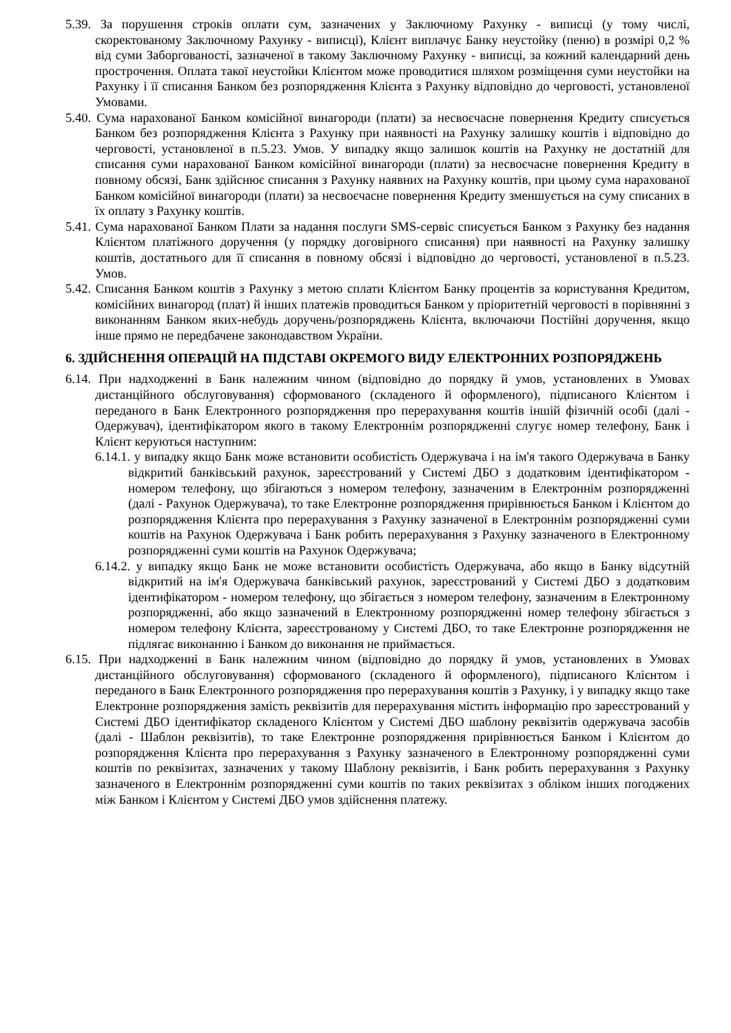5.39. За порушення строків оплати сум, зазначених у Заключному Рахунку - виписці (у тому числі, скоректованому Заключному Рахунку - виписці), Клієнт виплачує Банку неустойку (пеню) в розмірі 0,2 % від суми Заборгованості, зазначеної в такому Заключному Рахунку - виписці, за кожний календарний день прострочення. Оплата такої неустойки Клієнтом може проводитися шляхом розміщення суми неустойки на Рахунку і її списання Банком без розпорядження Клієнта з Рахунку відповідно до черговості, установленої Умовами.
5.40. Сума нарахованої Банком комісійної винагороди (плати) за несвоєчасне повернення Кредиту списується Банком без розпорядження Клієнта з Рахунку при наявності на Рахунку залишку коштів і відповідно до черговості, установленої в п.5.23. Умов. У випадку якщо залишок коштів на Рахунку не достатній для списання суми нарахованої Банком комісійної винагороди (плати) за несвоєчасне повернення Кредиту в повному обсязі, Банк здійснює списання з Рахунку наявних на Рахунку коштів, при цьому сума нарахованої Банком комісійної винагороди (плати) за несвоєчасне повернення Кредиту зменшується на суму списаних в їх оплату з Рахунку коштів.
5.41. Сума нарахованої Банком Плати за надання послуги SMS-сервіс списується Банком з Рахунку без надання Клієнтом платіжного доручення (у порядку договірного списання) при наявності на Рахунку залишку коштів, достатнього для її списання в повному обсязі і відповідно до черговості, установленої в п.5.23. Умов.
5.42. Списання Банком коштів з Рахунку з метою сплати Клієнтом Банку процентів за користування Кредитом, комісійних винагород (плат) й інших платежів проводиться Банком у пріоритетній черговості в порівнянні з виконанням Банком яких-небудь доручень/розпоряджень Клієнта, включаючи Постійні доручення, якщо інше прямо не передбачене законодавством України.
6. ЗДІЙСНЕННЯ ОПЕРАЦІЙ НА ПІДСТАВІ ОКРЕМОГО ВИДУ ЕЛЕКТРОННИХ РОЗПОРЯДЖЕНЬ
6.14. При надходженні в Банк належним чином (відповідно до порядку й умов, установлених в Умовах дистанційного обслуговування) сформованого (складеного й оформленого), підписаного Клієнтом і переданого в Банк Електронного розпорядження про перерахування коштів іншій фізичній особі (далі - Одержувач), ідентифікатором якого в такому Електроннім розпорядженні слугує номер телефону, Банк і Клієнт керуються наступним:
6.14.1. у випадку якщо Банк може встановити особистість Одержувача і на ім'я такого Одержувача в Банку відкритий банківський рахунок, зареєстрований у Системі ДБО з додатковим ідентифікатором - номером телефону, що збігаються з номером телефону, зазначеним в Електроннім розпорядженні (далі - Рахунок Одержувача), то таке Електронне розпорядження прирівнюється Банком і Клієнтом до розпорядження Клієнта про перерахування з Рахунку зазначеної в Електроннім розпорядженні суми коштів на Рахунок Одержувача і Банк робить перерахування з Рахунку зазначеного в Електронному розпорядженні суми коштів на Рахунок Одержувача;
6.14.2. у випадку якщо Банк не може встановити особистість Одержувача, або якщо в Банку відсутній відкритий на ім'я Одержувача банківський рахунок, зареєстрований у Системі ДБО з додатковим ідентифікатором - номером телефону, що збігається з номером телефону, зазначеним в Електронному розпорядженні, або якщо зазначений в Електронному розпорядженні номер телефону збігається з номером телефону Клієнта, зареєстрованому у Системі ДБО, то таке Електронне розпорядження не підлягає виконанню і Банком до виконання не приймається.
6.15. При надходженні в Банк належним чином (відповідно до порядку й умов, установлених в Умовах дистанційного обслуговування) сформованого (складеного й оформленого), підписаного Клієнтом і переданого в Банк Електронного розпорядження про перерахування коштів з Рахунку, і у випадку якщо таке Електронне розпорядження замість реквізитів для перерахування містить інформацію про зареєстрований у Системі ДБО ідентифікатор складеного Клієнтом у Системі ДБО шаблону реквізитів одержувача засобів (далі - Шаблон реквізитів), то таке Електронне розпорядження прирівнюється Банком і Клієнтом до розпорядження Клієнта про перерахування з Рахунку зазначеного в Електронному розпорядженні суми коштів по реквізитах, зазначених у такому Шаблону реквізитів, і Банк робить перерахування з Рахунку зазначеного в Електроннім розпорядженні суми коштів по таких реквізитах з обліком інших погоджених між Банком і Клієнтом у Системі ДБО умов здійснення платежу.